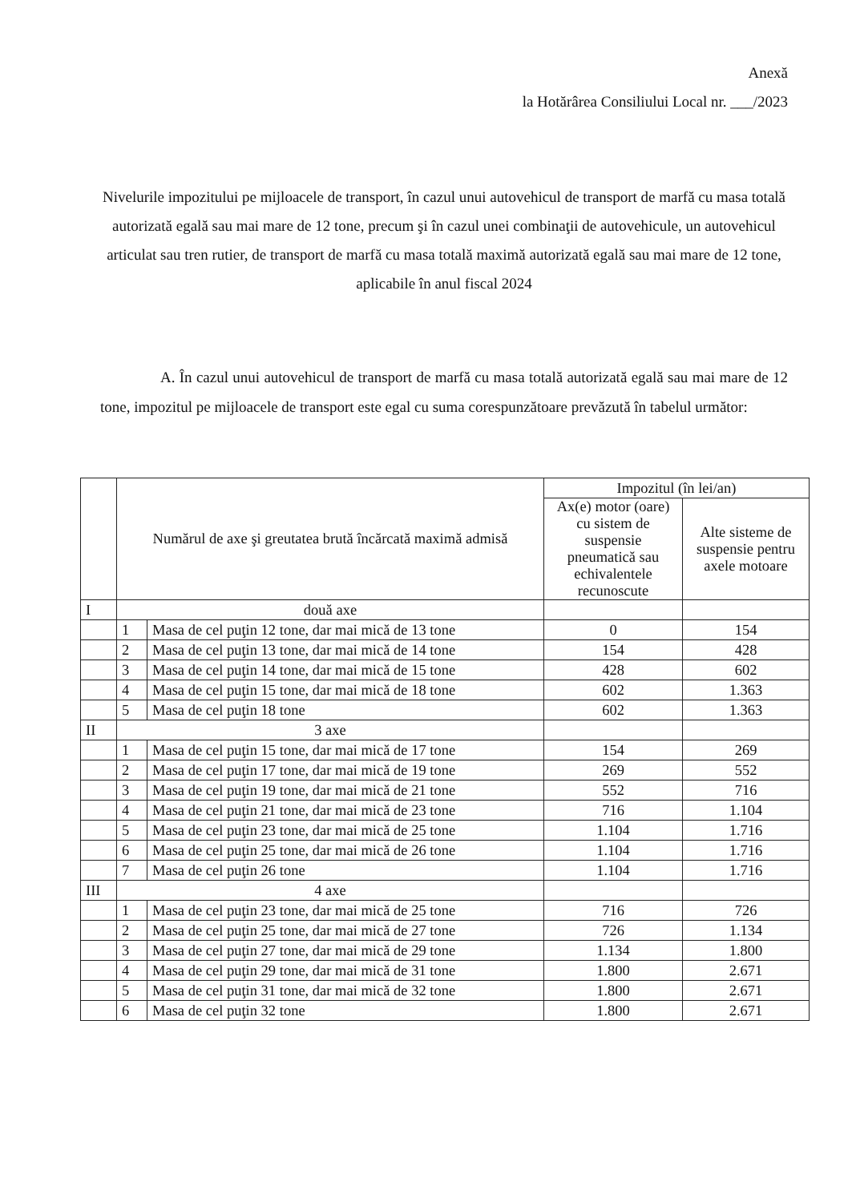Anexă
la Hotărârea Consiliului Local nr. ___/2023
Nivelurile impozitului pe mijloacele de transport, în cazul unui autovehicul de transport de marfă cu masa totală autorizată egală sau mai mare de 12 tone, precum şi în cazul unei combinaţii de autovehicule, un autovehicul articulat sau tren rutier, de transport de marfă cu masa totală maximă autorizată egală sau mai mare de 12 tone, aplicabile în anul fiscal 2024
A. În cazul unui autovehicul de transport de marfă cu masa totală autorizată egală sau mai mare de 12 tone, impozitul pe mijloacele de transport este egal cu suma corespunzătoare prevăzută în tabelul următor:
| | Numărul de axe şi greutatea brută încărcată maximă admisă | | Impozitul (în lei/an) | |
| --- | --- | --- | --- | --- |
| | | | Ax(e) motor (oare) cu sistem de suspensie pneumatică sau echivalentele recunoscute | Alte sisteme de suspensie pentru axele motoare |
| I | două axe | | | |
| | 1 | Masa de cel puţin 12 tone, dar mai mică de 13 tone | 0 | 154 |
| | 2 | Masa de cel puţin 13 tone, dar mai mică de 14 tone | 154 | 428 |
| | 3 | Masa de cel puţin 14 tone, dar mai mică de 15 tone | 428 | 602 |
| | 4 | Masa de cel puţin 15 tone, dar mai mică de 18 tone | 602 | 1.363 |
| | 5 | Masa de cel puţin 18 tone | 602 | 1.363 |
| II | 3 axe | | | |
| | 1 | Masa de cel puţin 15 tone, dar mai mică de 17 tone | 154 | 269 |
| | 2 | Masa de cel puţin 17 tone, dar mai mică de 19 tone | 269 | 552 |
| | 3 | Masa de cel puţin 19 tone, dar mai mică de 21 tone | 552 | 716 |
| | 4 | Masa de cel puţin 21 tone, dar mai mică de 23 tone | 716 | 1.104 |
| | 5 | Masa de cel puţin 23 tone, dar mai mică de 25 tone | 1.104 | 1.716 |
| | 6 | Masa de cel puţin 25 tone, dar mai mică de 26 tone | 1.104 | 1.716 |
| | 7 | Masa de cel puţin 26 tone | 1.104 | 1.716 |
| III | 4 axe | | | |
| | 1 | Masa de cel puţin 23 tone, dar mai mică de 25 tone | 716 | 726 |
| | 2 | Masa de cel puţin 25 tone, dar mai mică de 27 tone | 726 | 1.134 |
| | 3 | Masa de cel puţin 27 tone, dar mai mică de 29 tone | 1.134 | 1.800 |
| | 4 | Masa de cel puţin 29 tone, dar mai mică de 31 tone | 1.800 | 2.671 |
| | 5 | Masa de cel puţin 31 tone, dar mai mică de 32 tone | 1.800 | 2.671 |
| | 6 | Masa de cel puţin 32 tone | 1.800 | 2.671 |